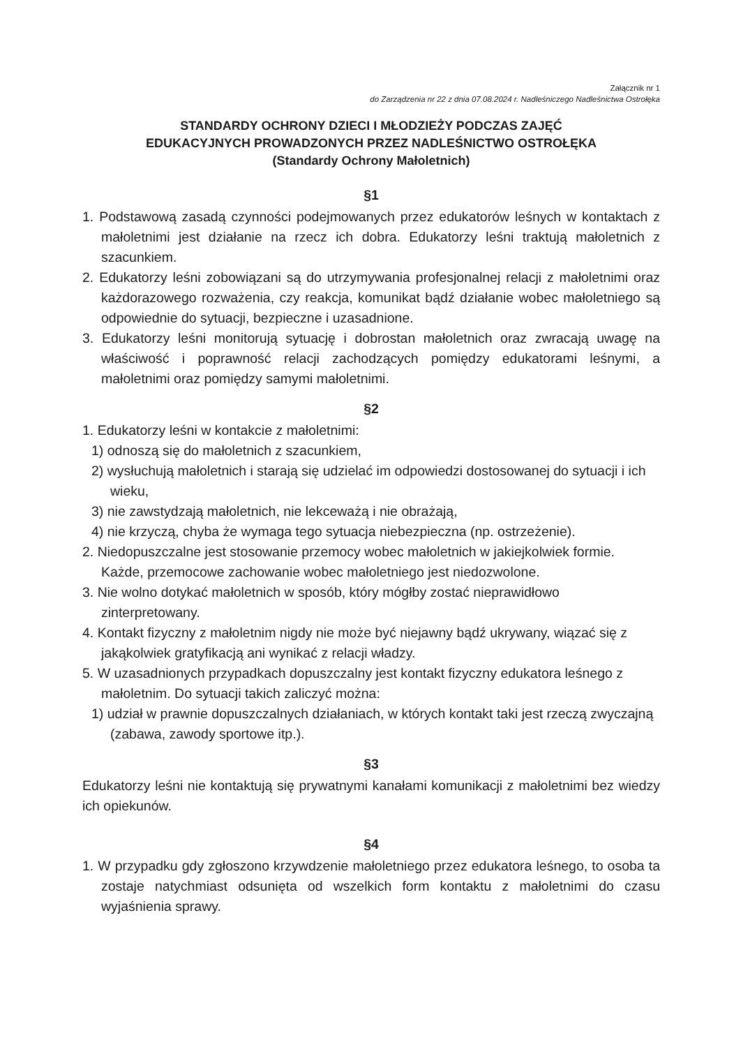Załącznik nr 1
do Zarządzenia nr 22 z dnia 07.08.2024 r. Nadleśniczego Nadleśnictwa Ostrołęka
STANDARDY OCHRONY DZIECI I MŁODZIEŻY PODCZAS ZAJĘĆ
EDUKACYJNYCH PROWADZONYCH PRZEZ NADLEŚNICTWO OSTROŁĘKA
(Standardy Ochrony Małoletnich)
§1
1. Podstawową zasadą czynności podejmowanych przez edukatorów leśnych w kontaktach z małoletnimi jest działanie na rzecz ich dobra. Edukatorzy leśni traktują małoletnich z szacunkiem.
2. Edukatorzy leśni zobowiązani są do utrzymywania profesjonalnej relacji z małoletnimi oraz każdorazowego rozważenia, czy reakcja, komunikat bądź działanie wobec małoletniego są odpowiednie do sytuacji, bezpieczne i uzasadnione.
3. Edukatorzy leśni monitorują sytuację i dobrostan małoletnich oraz zwracają uwagę na właściwość i poprawność relacji zachodzących pomiędzy edukatorami leśnymi, a małoletnimi oraz pomiędzy samymi małoletnimi.
§2
1. Edukatorzy leśni w kontakcie z małoletnimi:
1) odnoszą się do małoletnich z szacunkiem,
2) wysłuchują małoletnich i starają się udzielać im odpowiedzi dostosowanej do sytuacji i ich wieku,
3) nie zawstydzają małoletnich, nie lekceważą i nie obrażają,
4) nie krzyczą, chyba że wymaga tego sytuacja niebezpieczna (np. ostrzeżenie).
2. Niedopuszczalne jest stosowanie przemocy wobec małoletnich w jakiejkolwiek formie. Każde, przemocowe zachowanie wobec małoletniego jest niedozwolone.
3. Nie wolno dotykać małoletnich w sposób, który mógłby zostać nieprawidłowo zinterpretowany.
4. Kontakt fizyczny z małoletnim nigdy nie może być niejawny bądź ukrywany, wiązać się z jakąkolwiek gratyfikacją ani wynikać z relacji władzy.
5. W uzasadnionych przypadkach dopuszczalny jest kontakt fizyczny edukatora leśnego z małoletnim. Do sytuacji takich zaliczyć można:
1) udział w prawnie dopuszczalnych działaniach, w których kontakt taki jest rzeczą zwyczajną (zabawa, zawody sportowe itp.).
§3
Edukatorzy leśni nie kontaktują się prywatnymi kanałami komunikacji z małoletnimi bez wiedzy ich opiekunów.
§4
1. W przypadku gdy zgłoszono krzywdzenie małoletniego przez edukatora leśnego, to osoba ta zostaje natychmiast odsunięta od wszelkich form kontaktu z małoletnimi do czasu wyjaśnienia sprawy.